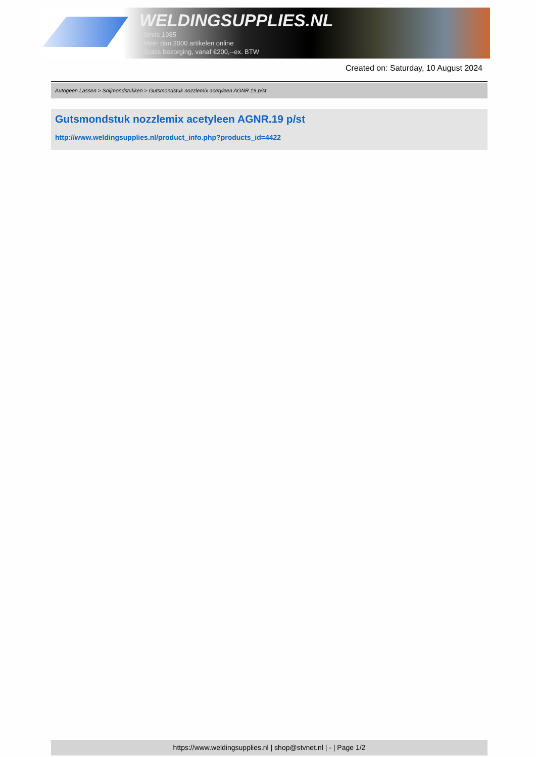WELDINGSUPPLIES.NL
- Sinds 1985
- Méér dan 3000 artikelen online
- Gratis bezorging, vanaf €200,--ex. BTW
Created on: Saturday, 10 August 2024
Autogeen Lassen > Snijmondstukken > Gutsmondstuk nozzlemix acetyleen AGNR.19 p/st
Gutsmondstuk nozzlemix acetyleen AGNR.19 p/st
http://www.weldingsupplies.nl/product_info.php?products_id=4422
https://www.weldingsupplies.nl | shop@stvnet.nl | - | Page 1/2